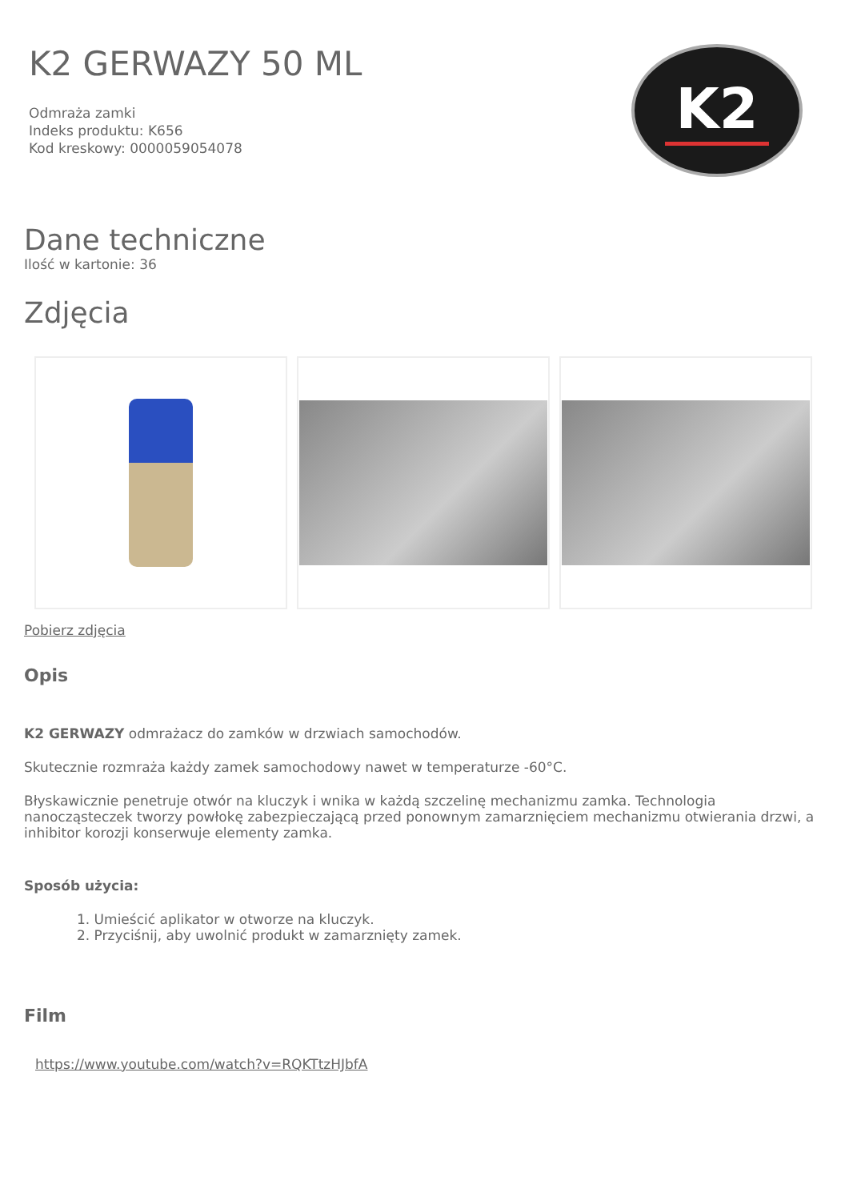K2 GERWAZY 50 ML
Odmraża zamki
Indeks produktu: K656
Kod kreskowy: 0000059054078
K2
Dane techniczne
Ilość w kartonie: 36
Zdjęcia
Pobierz zdjęcia
Opis
K2 GERWAZY odmrażacz do zamków w drzwiach samochodów.
Skutecznie rozmraża każdy zamek samochodowy nawet w temperaturze -60°C.
Błyskawicznie penetruje otwór na kluczyk i wnika w każdą szczelinę mechanizmu zamka. Technologia nanocząsteczek tworzy powłokę zabezpieczającą przed ponownym zamarznięciem mechanizmu otwierania drzwi, a inhibitor korozji konserwuje elementy zamka.
Sposób użycia:
1. Umieścić aplikator w otworze na kluczyk.
2. Przyciśnij, aby uwolnić produkt w zamarznięty zamek.
Film
https://www.youtube.com/watch?v=RQKTtzHJbfA